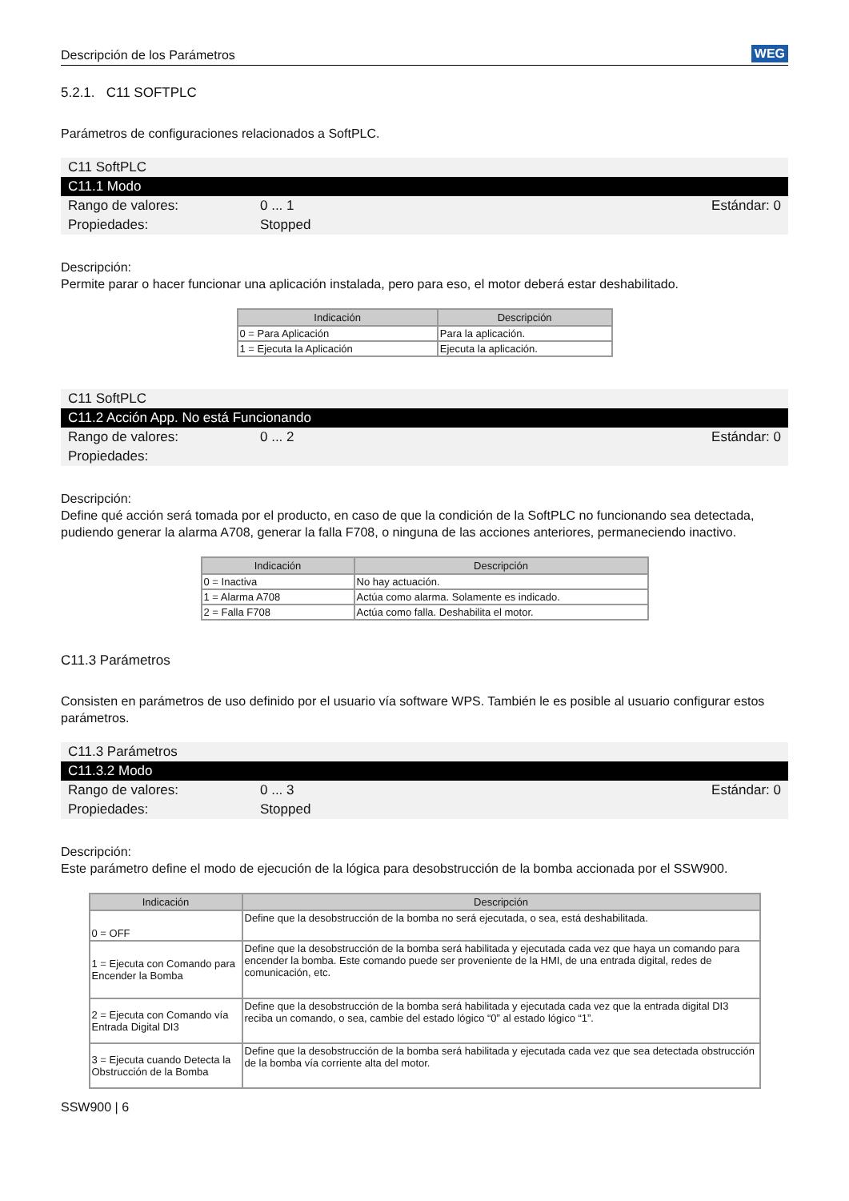Descripción de los Parámetros WEG
5.2.1. C11 SOFTPLC
Parámetros de configuraciones relacionados a SoftPLC.
C11 SoftPLC
C11.1 Modo
Rango de valores: 0 ... 1 Estándar: 0
Propiedades: Stopped
Descripción:
Permite parar o hacer funcionar una aplicación instalada, pero para eso, el motor deberá estar deshabilitado.
| Indicación | Descripción |
| --- | --- |
| 0 = Para Aplicación | Para la aplicación. |
| 1 = Ejecuta la Aplicación | Ejecuta la aplicación. |
C11 SoftPLC
C11.2 Acción App. No está Funcionando
Rango de valores: 0 ... 2 Estándar: 0
Propiedades:
Descripción:
Define qué acción será tomada por el producto, en caso de que la condición de la SoftPLC no funcionando sea detectada, pudiendo generar la alarma A708, generar la falla F708, o ninguna de las acciones anteriores, permaneciendo inactivo.
| Indicación | Descripción |
| --- | --- |
| 0 = Inactiva | No hay actuación. |
| 1 = Alarma A708 | Actúa como alarma. Solamente es indicado. |
| 2 = Falla F708 | Actúa como falla. Deshabilita el motor. |
C11.3 Parámetros
Consisten en parámetros de uso definido por el usuario vía software WPS. También le es posible al usuario configurar estos parámetros.
C11.3 Parámetros
C11.3.2 Modo
Rango de valores: 0 ... 3 Estándar: 0
Propiedades: Stopped
Descripción:
Este parámetro define el modo de ejecución de la lógica para desobstrucción de la bomba accionada por el SSW900.
| Indicación | Descripción |
| --- | --- |
| 0 = OFF | Define que la desobstrucción de la bomba no será ejecutada, o sea, está deshabilitada. |
| 1 = Ejecuta con Comando para Encender la Bomba | Define que la desobstrucción de la bomba será habilitada y ejecutada cada vez que haya un comando para encender la bomba. Este comando puede ser proveniente de la HMI, de una entrada digital, redes de comunicación, etc. |
| 2 = Ejecuta con Comando vía Entrada Digital DI3 | Define que la desobstrucción de la bomba será habilitada y ejecutada cada vez que la entrada digital DI3 reciba un comando, o sea, cambie del estado lógico “0” al estado lógico “1”. |
| 3 = Ejecuta cuando Detecta la Obstrucción de la Bomba | Define que la desobstrucción de la bomba será habilitada y ejecutada cada vez que sea detectada obstrucción de la bomba vía corriente alta del motor. |
SSW900 | 6